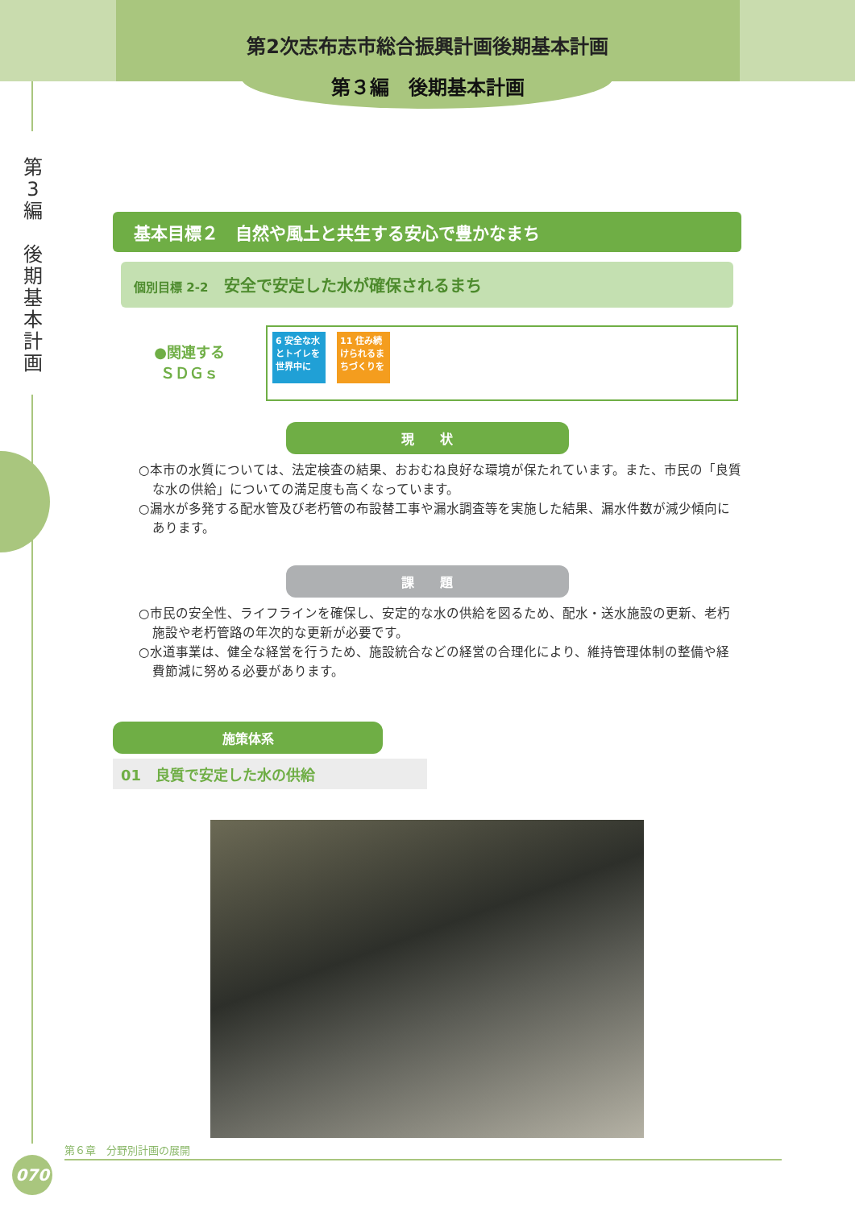第2次志布志市総合振興計画後期基本計画
第３編　後期基本計画
第
3
編
後
期
基
本
計
画
基本目標２　自然や風土と共生する安心で豊かなまち
個別目標 2-2　安全で安定した水が確保されるまち
●関連する
ＳＤＧｓ
6 安全な水とトイレを世界中に
11 住み続けられるまちづくりを
現　　状
○本市の水質については、法定検査の結果、おおむね良好な環境が保たれています。また、市民の「良質な水の供給」についての満足度も高くなっています。
○漏水が多発する配水管及び老朽管の布設替工事や漏水調査等を実施した結果、漏水件数が減少傾向にあります。
課　　題
○市民の安全性、ライフラインを確保し、安定的な水の供給を図るため、配水・送水施設の更新、老朽施設や老朽管路の年次的な更新が必要です。
○水道事業は、健全な経営を行うため、施設統合などの経営の合理化により、維持管理体制の整備や経費節減に努める必要があります。
施策体系
01　良質で安定した水の供給
第６章　分野別計画の展開
070